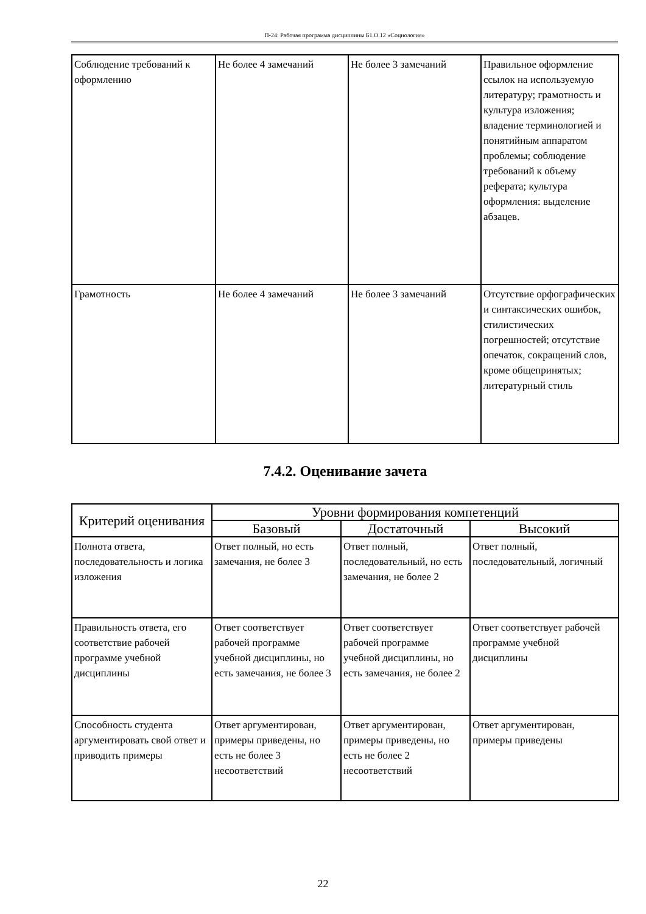П-24: Рабочая программа дисциплины Б1.О.12 «Социология»
| Соблюдение требований к оформлению | Не более 4 замечаний | Не более 3 замечаний | Правильное оформление ссылок на используемую литературу; грамотность и культура изложения; владение терминологией и понятийным аппаратом проблемы; соблюдение требований к объему реферата; культура оформления: выделение абзацев. |
| Грамотность | Не более 4 замечаний | Не более 3 замечаний | Отсутствие орфографических и синтаксических ошибок, стилистических погрешностей; отсутствие опечаток, сокращений слов, кроме общепринятых; литературный стиль |
7.4.2. Оценивание зачета
| Критерий оценивания | Уровни формирования компетенций | | |
| --- | --- | --- | --- |
| | Базовый | Достаточный | Высокий |
| Полнота ответа, последовательность и логика изложения | Ответ полный, но есть замечания, не более 3 | Ответ полный, последовательный, но есть замечания, не более 2 | Ответ полный, последовательный, логичный |
| Правильность ответа, его соответствие рабочей программе учебной дисциплины | Ответ соответствует рабочей программе учебной дисциплины, но есть замечания, не более 3 | Ответ соответствует рабочей программе учебной дисциплины, но есть замечания, не более 2 | Ответ соответствует рабочей программе учебной дисциплины |
| Способность студента аргументировать свой ответ и приводить примеры | Ответ аргументирован, примеры приведены, но есть не более 3 несоответствий | Ответ аргументирован, примеры приведены, но есть не более 2 несоответствий | Ответ аргументирован, примеры приведены |
22